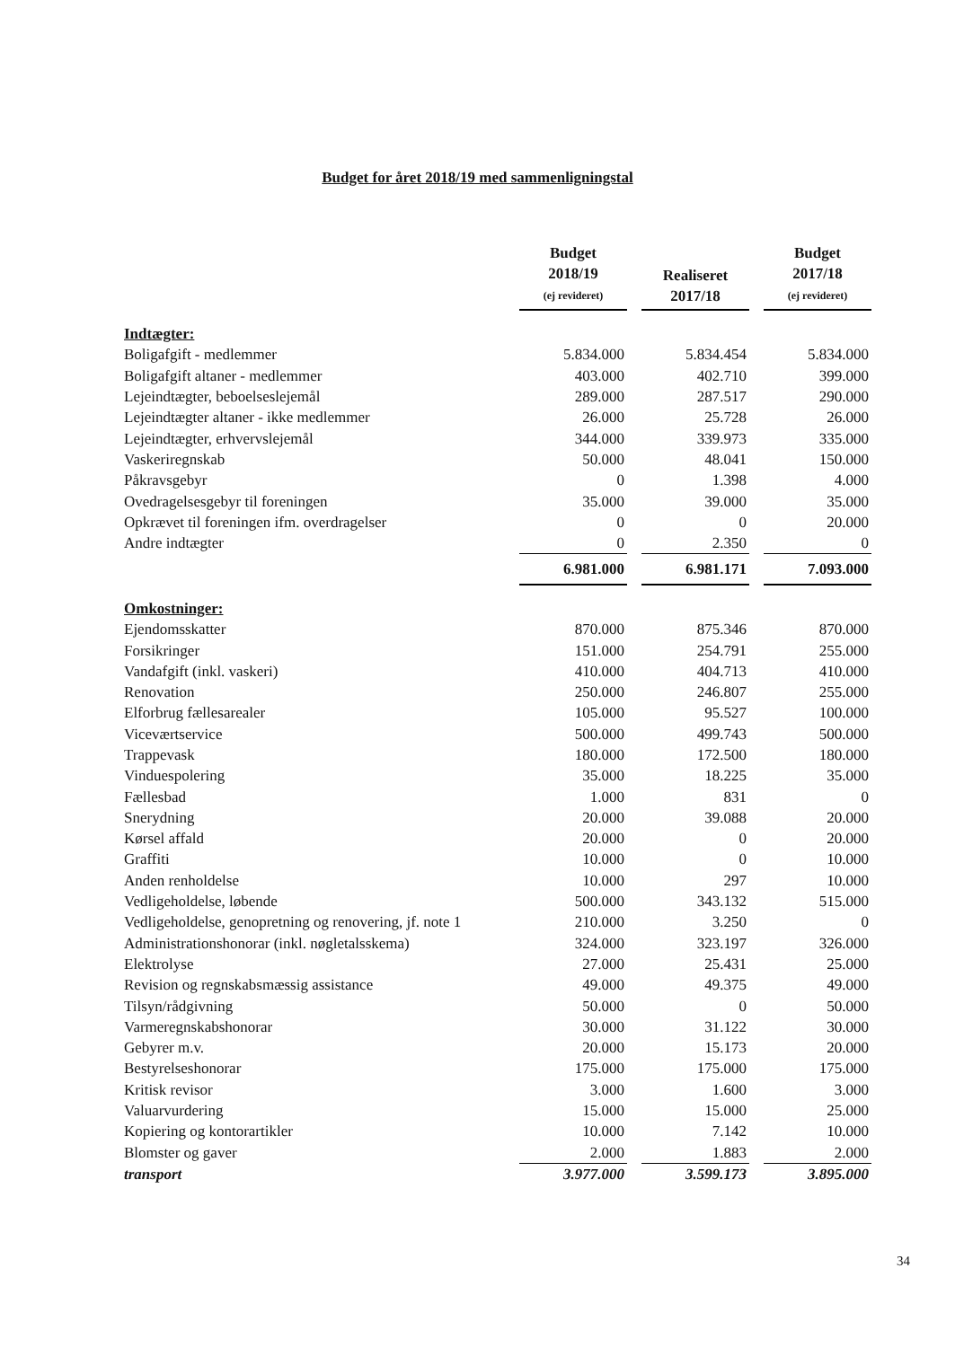Budget for året 2018/19 med sammenligningstal
| | Budget 2018/19 (ej revideret) | | Realiseret 2017/18 | | Budget 2017/18 (ej revideret) |
| --- | --- | --- | --- | --- | --- |
| Indtægter: | | | | | |
| Boligafgift - medlemmer | 5.834.000 | | 5.834.454 | | 5.834.000 |
| Boligafgift altaner - medlemmer | 403.000 | | 402.710 | | 399.000 |
| Lejeindtægter, beboelseslejemål | 289.000 | | 287.517 | | 290.000 |
| Lejeindtægter altaner - ikke medlemmer | 26.000 | | 25.728 | | 26.000 |
| Lejeindtægter, erhvervslejemål | 344.000 | | 339.973 | | 335.000 |
| Vaskeriregnskab | 50.000 | | 48.041 | | 150.000 |
| Påkravsgebyr | 0 | | 1.398 | | 4.000 |
| Ovedragelsesgebyr til foreningen | 35.000 | | 39.000 | | 35.000 |
| Opkrævet til foreningen ifm. overdragelser | 0 | | 0 | | 20.000 |
| Andre indtægter | 0 | | 2.350 | | 0 |
| | 6.981.000 | | 6.981.171 | | 7.093.000 |
| Omkostninger: | | | | | |
| Ejendomsskatter | 870.000 | | 875.346 | | 870.000 |
| Forsikringer | 151.000 | | 254.791 | | 255.000 |
| Vandafgift (inkl. vaskeri) | 410.000 | | 404.713 | | 410.000 |
| Renovation | 250.000 | | 246.807 | | 255.000 |
| Elforbrug fællesarealer | 105.000 | | 95.527 | | 100.000 |
| Viceværtservice | 500.000 | | 499.743 | | 500.000 |
| Trappevask | 180.000 | | 172.500 | | 180.000 |
| Vinduespolering | 35.000 | | 18.225 | | 35.000 |
| Fællesbad | 1.000 | | 831 | | 0 |
| Snerydning | 20.000 | | 39.088 | | 20.000 |
| Kørsel affald | 20.000 | | 0 | | 20.000 |
| Graffiti | 10.000 | | 0 | | 10.000 |
| Anden renholdelse | 10.000 | | 297 | | 10.000 |
| Vedligeholdelse, løbende | 500.000 | | 343.132 | | 515.000 |
| Vedligeholdelse, genopretning og renovering, jf. note 1 | 210.000 | | 3.250 | | 0 |
| Administrationshonorar (inkl. nøgletalsskema) | 324.000 | | 323.197 | | 326.000 |
| Elektrolyse | 27.000 | | 25.431 | | 25.000 |
| Revision og regnskabsmæssig assistance | 49.000 | | 49.375 | | 49.000 |
| Tilsyn/rådgivning | 50.000 | | 0 | | 50.000 |
| Varmeregnskabshonorar | 30.000 | | 31.122 | | 30.000 |
| Gebyrer m.v. | 20.000 | | 15.173 | | 20.000 |
| Bestyrelseshonorar | 175.000 | | 175.000 | | 175.000 |
| Kritisk revisor | 3.000 | | 1.600 | | 3.000 |
| Valuarvurdering | 15.000 | | 15.000 | | 25.000 |
| Kopiering og kontorartikler | 10.000 | | 7.142 | | 10.000 |
| Blomster og gaver | 2.000 | | 1.883 | | 2.000 |
| transport | 3.977.000 | | 3.599.173 | | 3.895.000 |
34